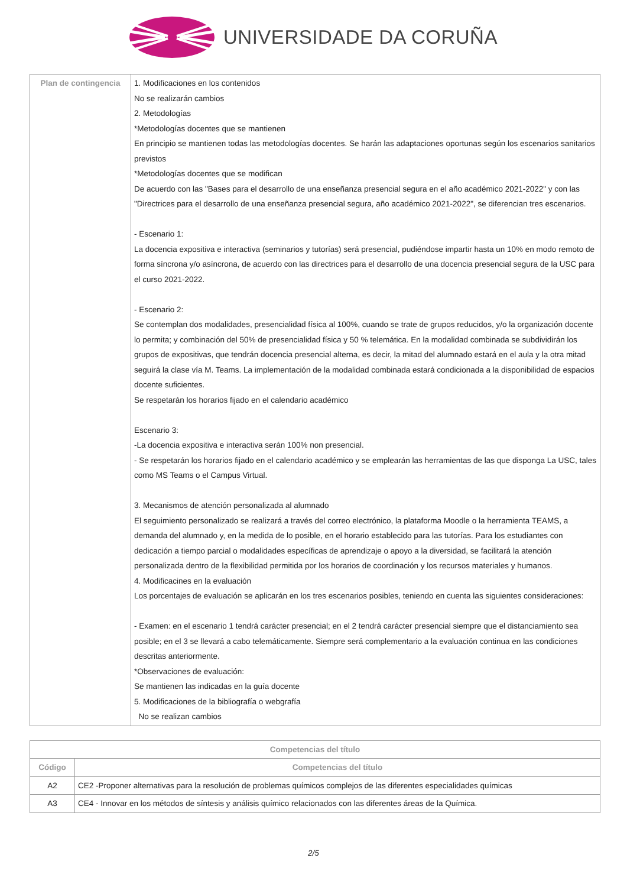UNIVERSIDADE DA CORUÑA
| Plan de contingencia | 1. Modificaciones en los contenidos No se realizarán cambios 2. Metodologías *Metodologías docentes que se mantienen En principio se mantienen todas las metodologías docentes. Se harán las adaptaciones oportunas según los escenarios sanitarios previstos *Metodologías docentes que se modifican De acuerdo con las "Bases para el desarrollo de una enseñanza presencial segura en el año académico 2021-2022" y con las "Directrices para el desarrollo de una enseñanza presencial segura, año académico 2021-2022", se diferencian tres escenarios. - Escenario 1: La docencia expositiva e interactiva (seminarios y tutorías) será presencial, pudiéndose impartir hasta un 10% en modo remoto de forma síncrona y/o asíncrona, de acuerdo con las directrices para el desarrollo de una docencia presencial segura de la USC para el curso 2021-2022. - Escenario 2: Se contemplan dos modalidades, presencialidad física al 100%, cuando se trate de grupos reducidos, y/o la organización docente lo permita; y combinación del 50% de presencialidad física y 50 % telemática. En la modalidad combinada se subdividirán los grupos de expositivas, que tendrán docencia presencial alterna, es decir, la mitad del alumnado estará en el aula y la otra mitad seguirá la clase vía M. Teams. La implementación de la modalidad combinada estará condicionada a la disponibilidad de espacios docente suficientes. Se respetarán los horarios fijado en el calendario académico Escenario 3: -La docencia expositiva e interactiva serán 100% non presencial. - Se respetarán los horarios fijado en el calendario académico y se emplearán las herramientas de las que disponga La USC, tales como MS Teams o el Campus Virtual. 3. Mecanismos de atención personalizada al alumnado El seguimiento personalizado se realizará a través del correo electrónico, la plataforma Moodle o la herramienta TEAMS, a demanda del alumnado y, en la medida de lo posible, en el horario establecido para las tutorías. Para los estudiantes con dedicación a tiempo parcial o modalidades específicas de aprendizaje o apoyo a la diversidad, se facilitará la atención personalizada dentro de la flexibilidad permitida por los horarios de coordinación y los recursos materiales y humanos. 4. Modificacines en la evaluación Los porcentajes de evaluación se aplicarán en los tres escenarios posibles, teniendo en cuenta las siguientes consideraciones: - Examen: en el escenario 1 tendrá carácter presencial; en el 2 tendrá carácter presencial siempre que el distanciamiento sea posible; en el 3 se llevará a cabo telemáticamente. Siempre será complementario a la evaluación continua en las condiciones descritas anteriormente. *Observaciones de evaluación: Se mantienen las indicadas en la guía docente 5. Modificaciones de la bibliografía o webgrafía No se realizan cambios |
| Competencias del título | |
| --- | --- |
| Código | Competencias del título |
| A2 | CE2 -Proponer alternativas para la resolución de problemas químicos complejos de las diferentes especialidades químicas |
| A3 | CE4 - Innovar en los métodos de síntesis y análisis químico relacionados con las diferentes áreas de la Química. |
2/5